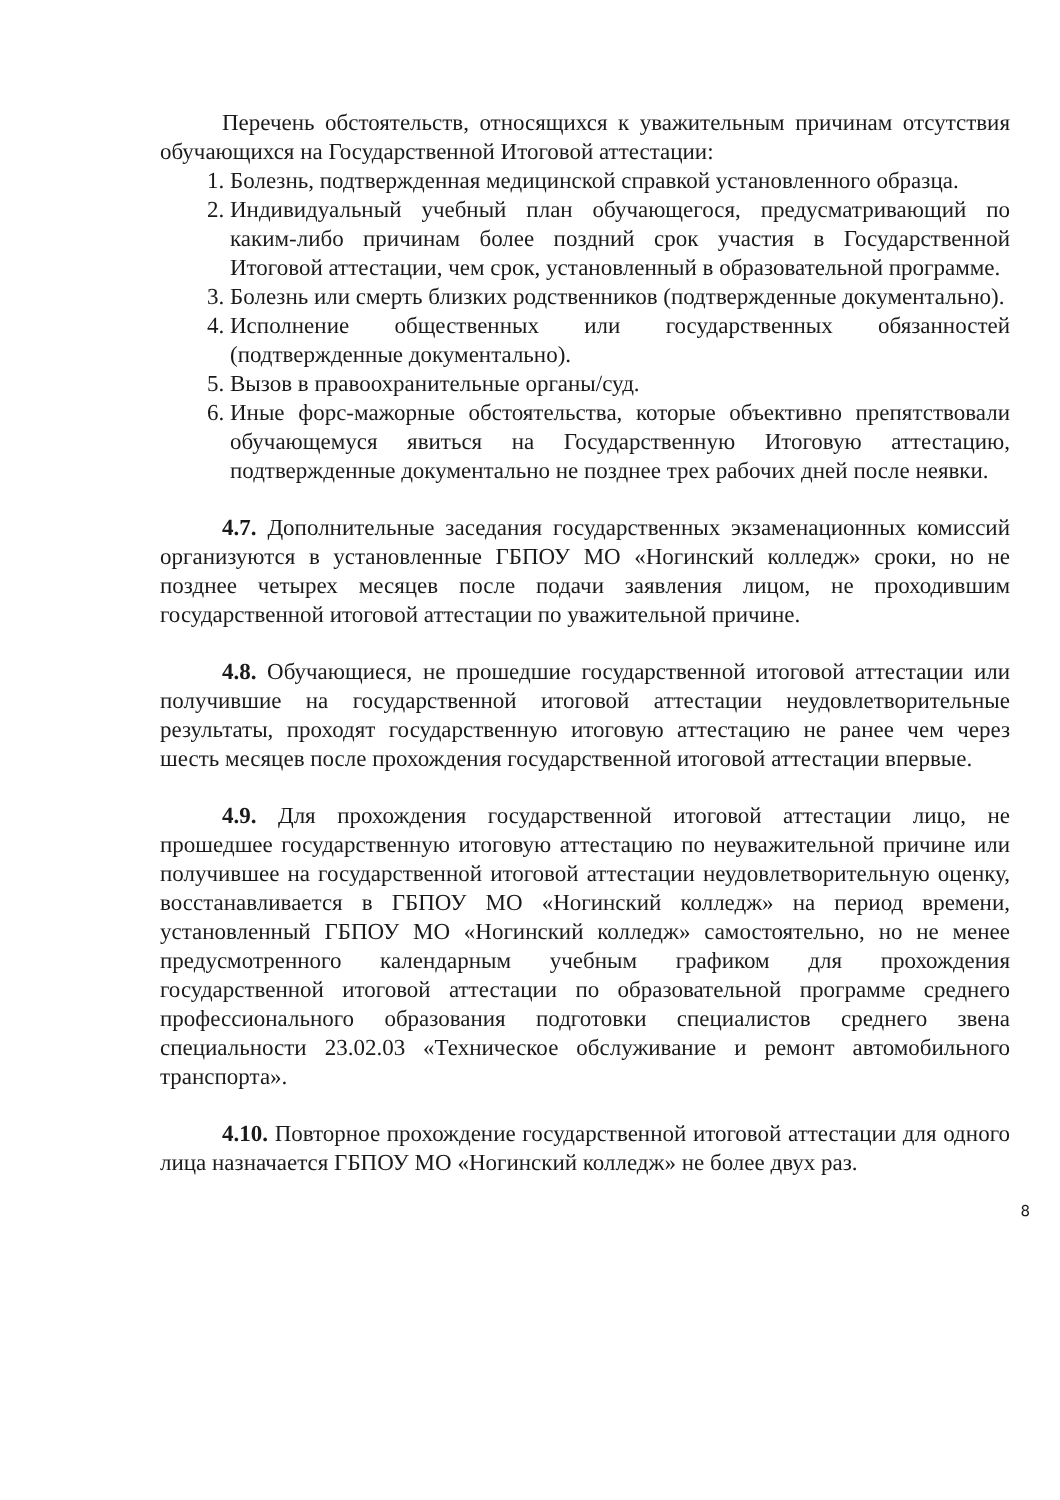Перечень обстоятельств, относящихся к уважительным причинам отсутствия обучающихся на Государственной Итоговой аттестации:
1. Болезнь, подтвержденная медицинской справкой установленного образца.
2. Индивидуальный учебный план обучающегося, предусматривающий по каким-либо причинам более поздний срок участия в Государственной Итоговой аттестации, чем срок, установленный в образовательной программе.
3. Болезнь или смерть близких родственников (подтвержденные документально).
4. Исполнение общественных или государственных обязанностей (подтвержденные документально).
5. Вызов в правоохранительные органы/суд.
6. Иные форс-мажорные обстоятельства, которые объективно препятствовали обучающемуся явиться на Государственную Итоговую аттестацию, подтвержденные документально не позднее трех рабочих дней после неявки.
4.7. Дополнительные заседания государственных экзаменационных комиссий организуются в установленные ГБПОУ МО «Ногинский колледж» сроки, но не позднее четырех месяцев после подачи заявления лицом, не проходившим государственной итоговой аттестации по уважительной причине.
4.8. Обучающиеся, не прошедшие государственной итоговой аттестации или получившие на государственной итоговой аттестации неудовлетворительные результаты, проходят государственную итоговую аттестацию не ранее чем через шесть месяцев после прохождения государственной итоговой аттестации впервые.
4.9. Для прохождения государственной итоговой аттестации лицо, не прошедшее государственную итоговую аттестацию по неуважительной причине или получившее на государственной итоговой аттестации неудовлетворительную оценку, восстанавливается в ГБПОУ МО «Ногинский колледж» на период времени, установленный ГБПОУ МО «Ногинский колледж» самостоятельно, но не менее предусмотренного календарным учебным графиком для прохождения государственной итоговой аттестации по образовательной программе среднего профессионального образования подготовки специалистов среднего звена специальности 23.02.03 «Техническое обслуживание и ремонт автомобильного транспорта».
4.10. Повторное прохождение государственной итоговой аттестации для одного лица назначается ГБПОУ МО «Ногинский колледж» не более двух раз.
8